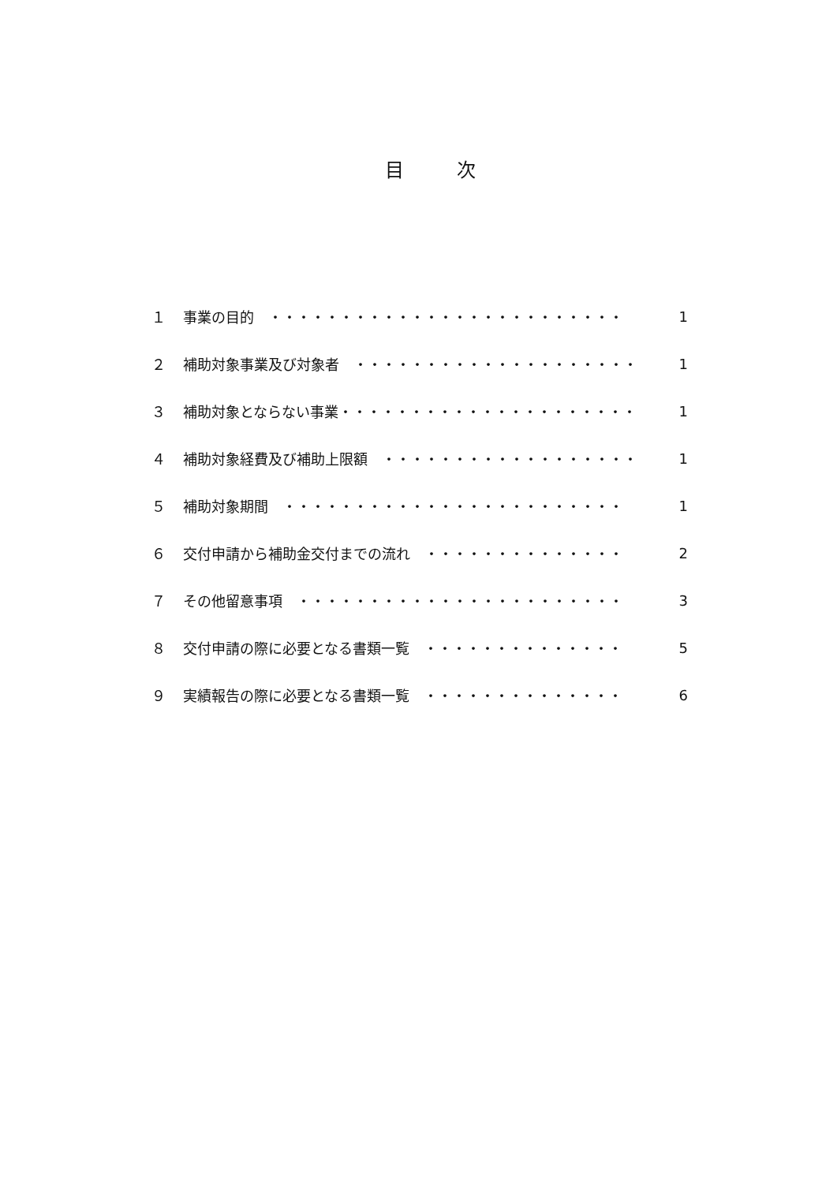目 次
１ 事業の目的　・・・・・・・・・・・・・・・・・・・・・・・・・ 1
２ 補助対象事業及び対象者　・・・・・・・・・・・・・・・・・・・・ 1
３ 補助対象とならない事業・・・・・・・・・・・・・・・・・・・・・ 1
４ 補助対象経費及び補助上限額　・・・・・・・・・・・・・・・・・・ 1
５ 補助対象期間　・・・・・・・・・・・・・・・・・・・・・・・・ 1
６ 交付申請から補助金交付までの流れ　・・・・・・・・・・・・・・ 2
７ その他留意事項　・・・・・・・・・・・・・・・・・・・・・・・ 3
８ 交付申請の際に必要となる書類一覧　・・・・・・・・・・・・・・ 5
９ 実績報告の際に必要となる書類一覧　・・・・・・・・・・・・・・ 6